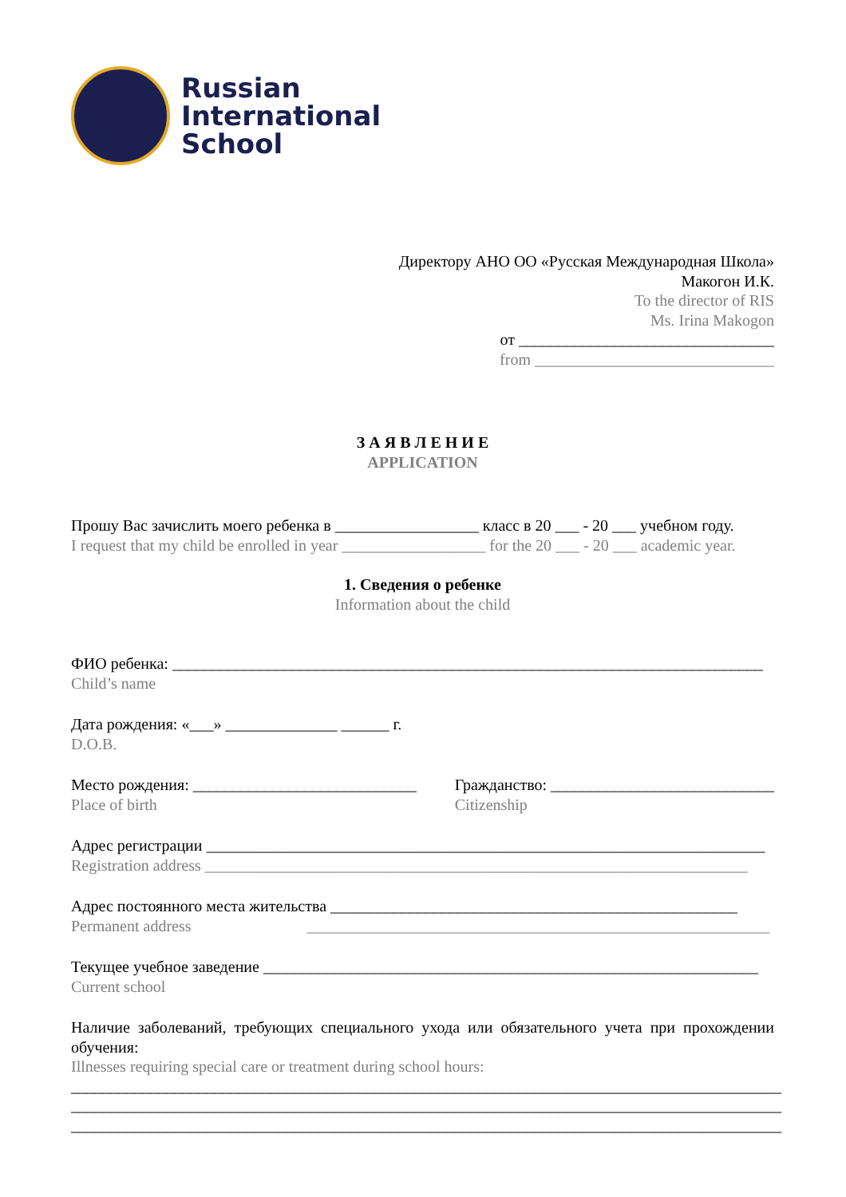Russian
International
School
Директору АНО ОО «Русская Международная Школа»
Макогон И.К.
To the director of RIS
Ms. Irina Makogon
от ________________________________
from ______________________________
З А Я В Л Е Н И Е
APPLICATION
Прошу Вас зачислить моего ребенка в __________________ класс в 20 ___ - 20 ___ учебном году.
I request that my child be enrolled in year __________________ for the 20 ___ - 20 ___ academic year.
1. Сведения о ребенке
Information about the child
ФИО ребенка: __________________________________________________________________________
Child’s name
Дата рождения: «___» ______________ ______ г.
D.O.B.
Место рождения: ____________________________
Place of birth
Гражданство: ____________________________
Citizenship
Адрес регистрации ______________________________________________________________________
Registration address ____________________________________________________________________
Адрес постоянного места жительства ___________________________________________________
Permanent address __________________________________________________________
Текущее учебное заведение ______________________________________________________________
Current school
Наличие заболеваний, требующих специального ухода или обязательного учета при прохождении обучения:
Illnesses requiring special care or treatment during school hours:
_________________________________________________________________________________________
_________________________________________________________________________________________
_________________________________________________________________________________________